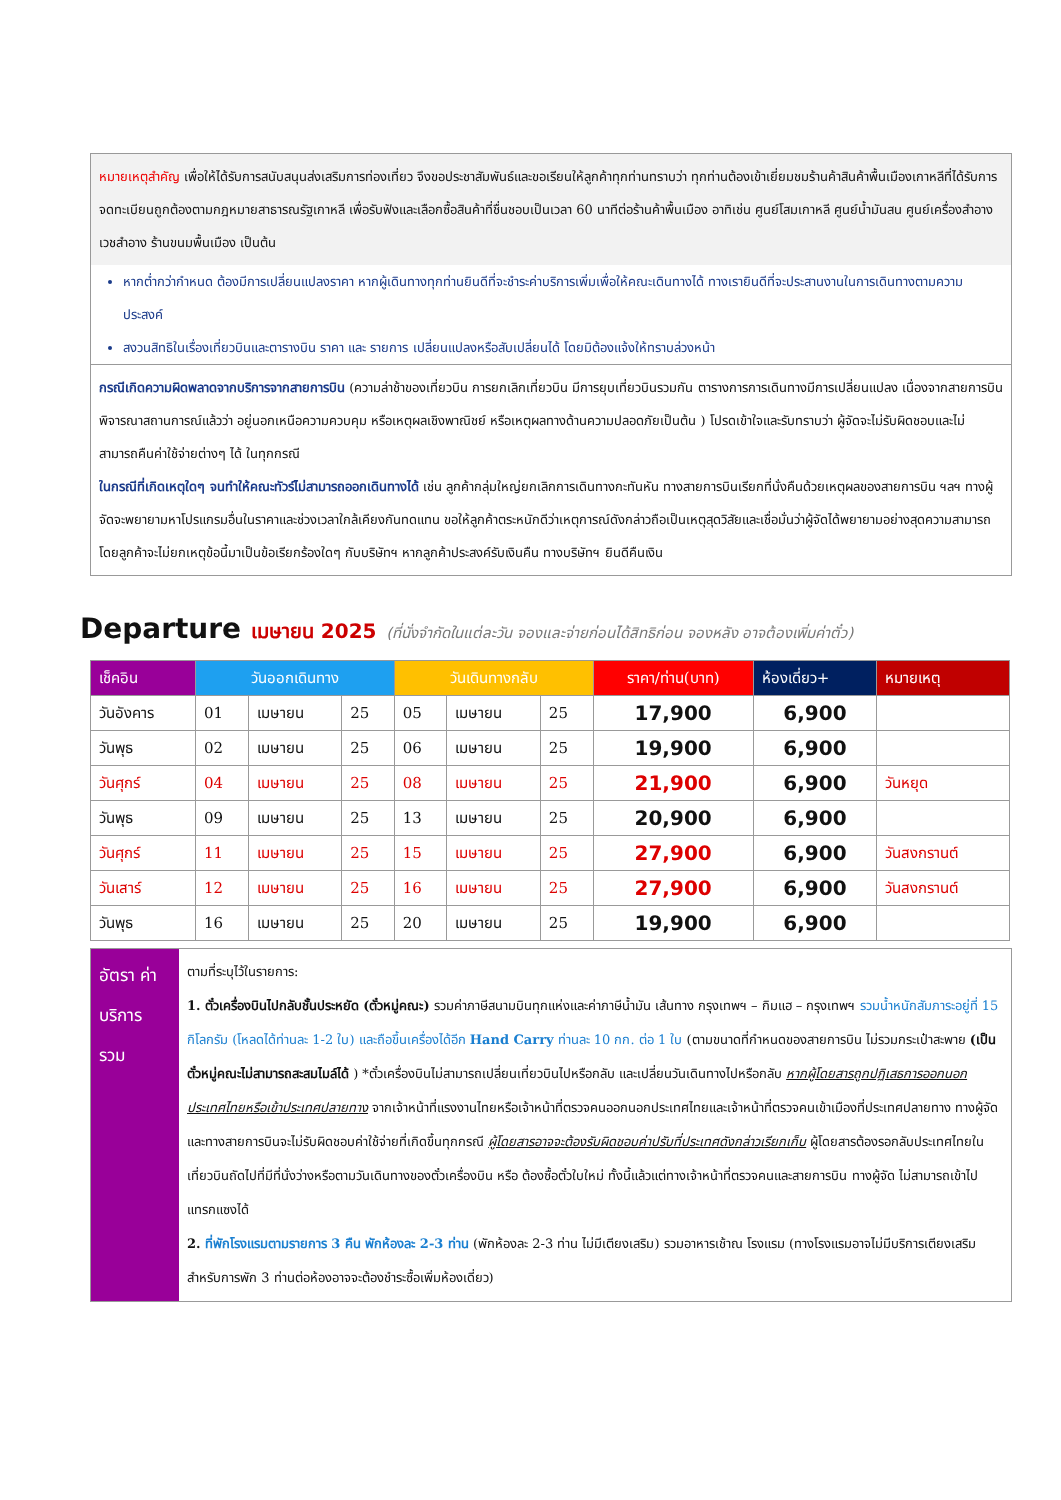หมายเหตุสำคัญ เพื่อให้ได้รับการสนับสนุนส่งเสริมการท่องเที่ยว จึงขอประชาสัมพันธ์และขอเรียนให้ลูกค้าทุกท่านทราบว่า ทุกท่านต้องเข้าเยี่ยมชมร้านค้าสินค้าพื้นเมืองเกาหลีที่ได้รับการจดทะเบียนถูกต้องตามกฎหมายสาธารณรัฐเกาหลี เพื่อรับฟังและเลือกซื้อสินค้าที่ชื่นชอบเป็นเวลา 60 นาทีต่อร้านค้าพื้นเมือง อาทิเช่น ศูนย์โสมเกาหลี ศูนย์น้ำมันสน ศูนย์เครื่องสำอางเวชสำอาง ร้านขนมพื้นเมือง เป็นต้น
หากต่ำกว่ากำหนด ต้องมีการเปลี่ยนแปลงราคา หากผู้เดินทางทุกท่านยินดีที่จะชำระค่าบริการเพิ่มเพื่อให้คณะเดินทางได้ ทางเรายินดีที่จะประสานงานในการเดินทางตามความประสงค์
สงวนสิทธิในเรื่องเที่ยวบินและตารางบิน ราคา และ รายการ เปลี่ยนแปลงหรือสับเปลี่ยนได้ โดยมิต้องแจ้งให้ทราบล่วงหน้า
กรณีเกิดความผิดพลาดจากบริการจากสายการบิน (ความล่าช้าของเที่ยวบิน การยกเลิกเที่ยวบิน มีการยุบเที่ยวบินรวมกัน ตารางการการเดินทางมีการเปลี่ยนแปลง เนื่องจากสายการบินพิจารณาสถานการณ์แล้วว่า อยู่นอกเหนือความควบคุม หรือเหตุผลเชิงพาณิชย์ หรือเหตุผลทางด้านความปลอดภัยเป็นต้น ) โปรดเข้าใจและรับทราบว่า ผู้จัดจะไม่รับผิดชอบและไม่สามารถคืนค่าใช้จ่ายต่างๆ ได้ ในทุกกรณี
ในกรณีที่เกิดเหตุใดๆ จนทำให้คณะทัวร์ไม่สามารถออกเดินทางได้ เช่น ลูกค้ากลุ่มใหญ่ยกเลิกการเดินทางกะทันหัน ทางสายการบินเรียกที่นั่งคืนด้วยเหตุผลของสายการบิน ฯลฯ ทางผู้จัดจะพยายามหาโปรแกรมอื่นในราคาและช่วงเวลาใกล้เคียงกันทดแทน ขอให้ลูกค้าตระหนักดีว่าเหตุการณ์ดังกล่าวถือเป็นเหตุสุดวิสัยและเชื่อมั่นว่าผู้จัดได้พยายามอย่างสุดความสามารถ โดยลูกค้าจะไม่ยกเหตุข้อนี้มาเป็นข้อเรียกร้องใดๆ กับบริษัทฯ หากลูกค้าประสงค์รับเงินคืน ทางบริษัทฯ ยินดีคืนเงิน
Departure เมษายน 2025 (ที่นั่งจำกัดในแต่ละวัน จองและจ่ายก่อนได้สิทธิก่อน จองหลัง อาจต้องเพิ่มค่าตั๋ว)
| เช็คอิน | วันออกเดินทาง | | | วันเดินทางกลับ | | | ราคา/ท่าน(บาท) | ห้องเดี่ยว+ | หมายเหตุ |
| --- | --- | --- | --- | --- | --- | --- | --- | --- | --- |
| วันอังคาร | 01 | เมษายน | 25 | 05 | เมษายน | 25 | 17,900 | 6,900 | |
| วันพุธ | 02 | เมษายน | 25 | 06 | เมษายน | 25 | 19,900 | 6,900 | |
| วันศุกร์ | 04 | เมษายน | 25 | 08 | เมษายน | 25 | 21,900 | 6,900 | วันหยุด |
| วันพุธ | 09 | เมษายน | 25 | 13 | เมษายน | 25 | 20,900 | 6,900 | |
| วันศุกร์ | 11 | เมษายน | 25 | 15 | เมษายน | 25 | 27,900 | 6,900 | วันสงกรานต์ |
| วันเสาร์ | 12 | เมษายน | 25 | 16 | เมษายน | 25 | 27,900 | 6,900 | วันสงกรานต์ |
| วันพุธ | 16 | เมษายน | 25 | 20 | เมษายน | 25 | 19,900 | 6,900 | |
อัตรา ค่าบริการ รวม
ตามที่ระบุไว้ในรายการ:
1. ตั๋วเครื่องบินไปกลับชั้นประหยัด (ตั๋วหมู่คณะ) รวมค่าภาษีสนามบินทุกแห่งและค่าภาษีน้ำมัน เส้นทาง กรุงเทพฯ – กิมแฮ – กรุงเทพฯ รวมน้ำหนักสัมภาระอยู่ที่ 15 กิโลกรัม (โหลดได้ท่านละ 1-2 ใบ) และถือขึ้นเครื่องได้อีก Hand Carry ท่านละ 10 กก. ต่อ 1 ใบ (ตามขนาดที่กำหนดของสายการบิน ไม่รวมกระเป๋าสะพาย (เป็นตั๋วหมู่คณะไม่สามารถสะสมไมล์ได้ ) *ตั๋วเครื่องบินไม่สามารถเปลี่ยนเที่ยวบินไปหรือกลับ และเปลี่ยนวันเดินทางไปหรือกลับ หากผู้โดยสารถูกปฏิเสธการออกนอกประเทศไทยหรือเข้าประเทศปลายทาง จากเจ้าหน้าที่แรงงานไทยหรือเจ้าหน้าที่ตรวจคนออกนอกประเทศไทยและเจ้าหน้าที่ตรวจคนเข้าเมืองที่ประเทศปลายทาง ทางผู้จัด และทางสายการบินจะไม่รับผิดชอบค่าใช้จ่ายที่เกิดขึ้นทุกกรณี ผู้โดยสารอาจจะต้องรับผิดชอบค่าปรับที่ประเทศดังกล่าวเรียกเก็บ ผู้โดยสารต้องรอกลับประเทศไทยในเที่ยวบินถัดไปที่มีที่นั่งว่างหรือตามวันเดินทางของตั๋วเครื่องบิน หรือ ต้องซื้อตั๋วใบใหม่ ทั้งนี้แล้วแต่ทางเจ้าหน้าที่ตรวจคนและสายการบิน ทางผู้จัด ไม่สามารถเข้าไปแทรกแซงได้
2. ที่พักโรงแรมตามรายการ 3 คืน พักห้องละ 2-3 ท่าน (พักห้องละ 2-3 ท่าน ไม่มีเตียงเสริม) รวมอาหารเช้าณ โรงแรม (ทางโรงแรมอาจไม่มีบริการเตียงเสริม สำหรับการพัก 3 ท่านต่อห้องอาจจะต้องชำระซื้อเพิ่มห้องเดี่ยว)